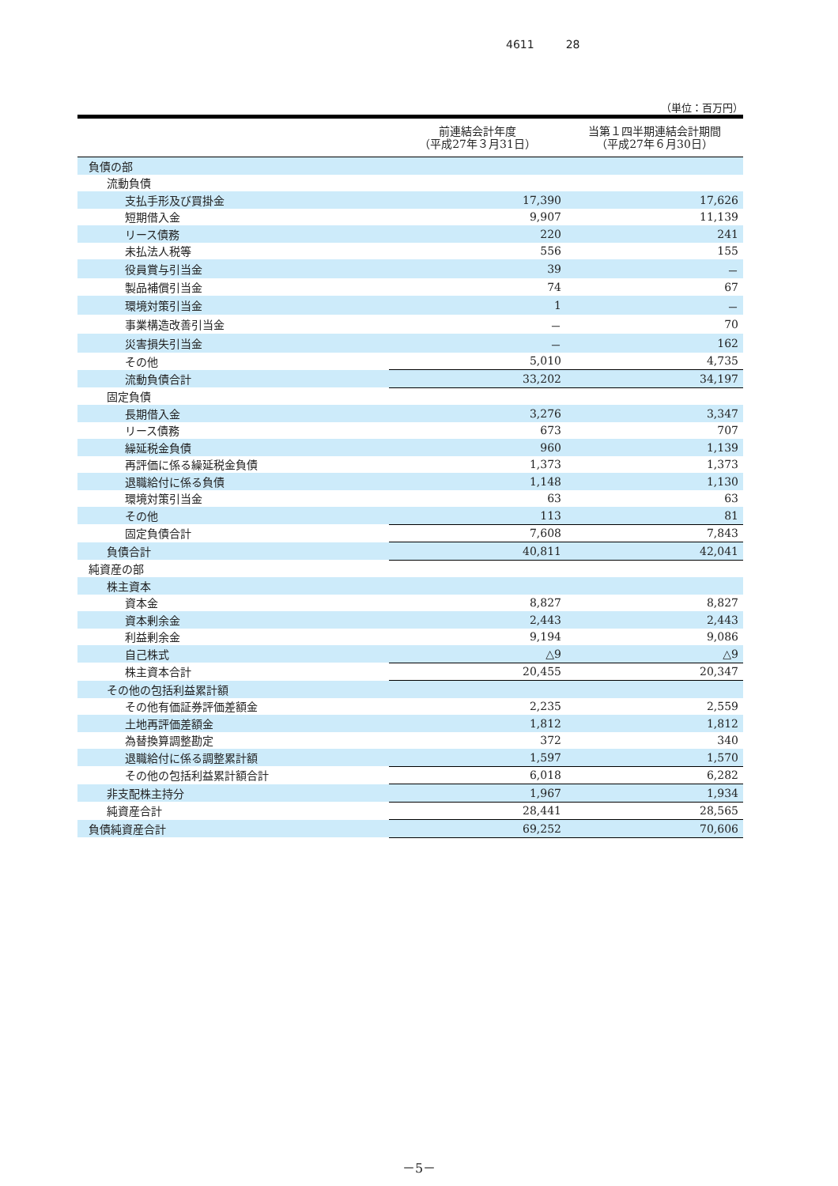4611 28
（単位：百万円）
| | 前連結会計年度 （平成27年３月31日） | 当第１四半期連結会計期間 （平成27年６月30日） |
| --- | --- | --- |
| 負債の部 | | |
| 流動負債 | | |
| 支払手形及び買掛金 | 17,390 | 17,626 |
| 短期借入金 | 9,907 | 11,139 |
| リース債務 | 220 | 241 |
| 未払法人税等 | 556 | 155 |
| 役員賞与引当金 | 39 | － |
| 製品補償引当金 | 74 | 67 |
| 環境対策引当金 | 1 | － |
| 事業構造改善引当金 | － | 70 |
| 災害損失引当金 | － | 162 |
| その他 | 5,010 | 4,735 |
| 流動負債合計 | 33,202 | 34,197 |
| 固定負債 | | |
| 長期借入金 | 3,276 | 3,347 |
| リース債務 | 673 | 707 |
| 繰延税金負債 | 960 | 1,139 |
| 再評価に係る繰延税金負債 | 1,373 | 1,373 |
| 退職給付に係る負債 | 1,148 | 1,130 |
| 環境対策引当金 | 63 | 63 |
| その他 | 113 | 81 |
| 固定負債合計 | 7,608 | 7,843 |
| 負債合計 | 40,811 | 42,041 |
| 純資産の部 | | |
| 株主資本 | | |
| 資本金 | 8,827 | 8,827 |
| 資本剰余金 | 2,443 | 2,443 |
| 利益剰余金 | 9,194 | 9,086 |
| 自己株式 | △9 | △9 |
| 株主資本合計 | 20,455 | 20,347 |
| その他の包括利益累計額 | | |
| その他有価証券評価差額金 | 2,235 | 2,559 |
| 土地再評価差額金 | 1,812 | 1,812 |
| 為替換算調整勘定 | 372 | 340 |
| 退職給付に係る調整累計額 | 1,597 | 1,570 |
| その他の包括利益累計額合計 | 6,018 | 6,282 |
| 非支配株主持分 | 1,967 | 1,934 |
| 純資産合計 | 28,441 | 28,565 |
| 負債純資産合計 | 69,252 | 70,606 |
－5－